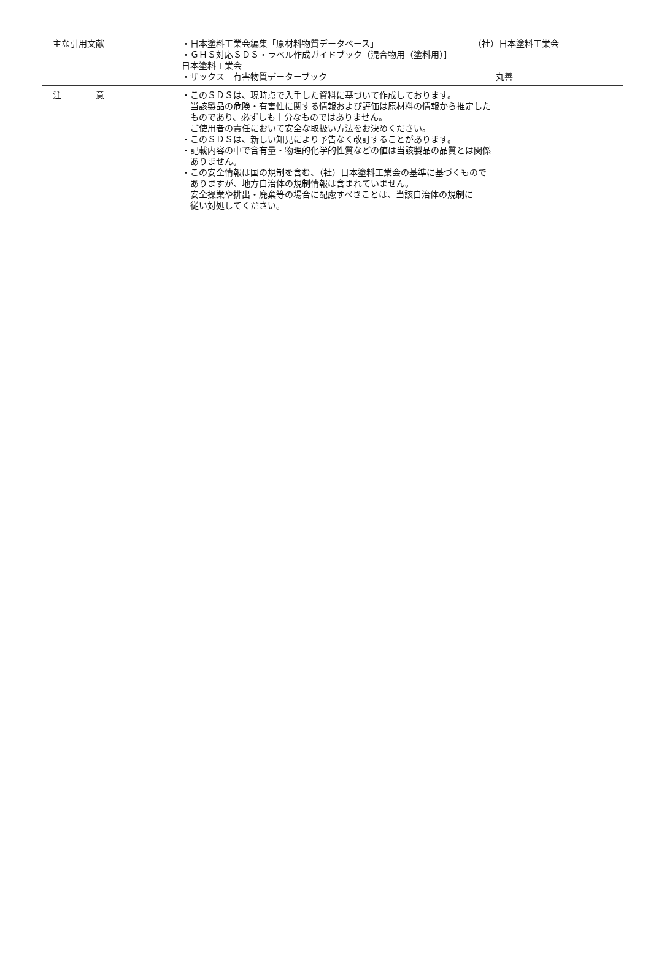主な引用文献 ・日本塗料工業会編集「原材料物質データベース」 （社）日本塗料工業会
・ＧＨＳ対応ＳＤＳ・ラベル作成ガイドブック（混合物用（塗料用）］
日本塗料工業会
・ザックス　有害物質データーブック 丸善
注　　　　意 ・このＳＤＳは、現時点で入手した資料に基づいて作成しております。
当該製品の危険・有害性に関する情報および評価は原材料の情報から推定した
ものであり、必ずしも十分なものではありません。
ご使用者の責任において安全な取扱い方法をお決めください。
・このＳＤＳは、新しい知見により予告なく改訂することがあります。
・記載内容の中で含有量・物理的化学的性質などの値は当該製品の品質とは関係
ありません。
・この安全情報は国の規制を含む、（社）日本塗料工業会の基準に基づくもので
ありますが、地方自治体の規制情報は含まれていません。
安全操業や排出・廃棄等の場合に配慮すべきことは、当該自治体の規制に
従い対処してください。